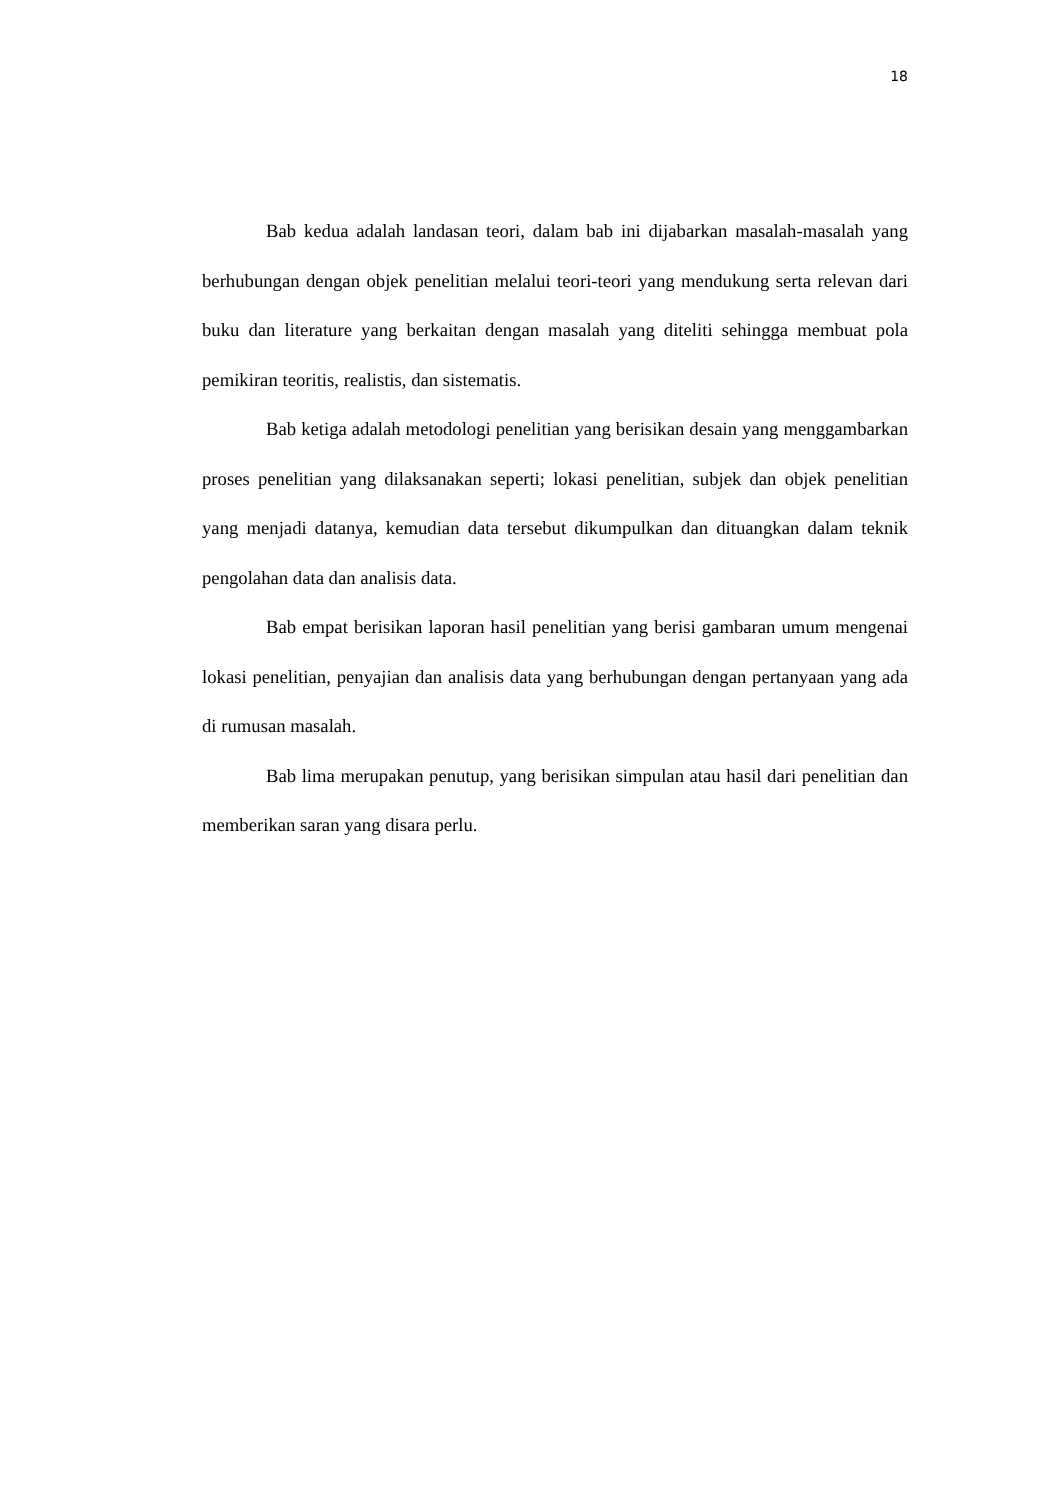18
Bab kedua adalah landasan teori, dalam bab ini dijabarkan masalah-masalah yang berhubungan dengan objek penelitian melalui teori-teori yang mendukung serta relevan dari buku dan literature yang berkaitan dengan masalah yang diteliti sehingga membuat pola pemikiran teoritis, realistis, dan sistematis.
Bab ketiga adalah metodologi penelitian yang berisikan desain yang menggambarkan proses penelitian yang dilaksanakan seperti; lokasi penelitian, subjek dan objek penelitian yang menjadi datanya, kemudian data tersebut dikumpulkan dan dituangkan dalam teknik pengolahan data dan analisis data.
Bab empat berisikan laporan hasil penelitian yang berisi gambaran umum mengenai lokasi penelitian, penyajian dan analisis data yang berhubungan dengan pertanyaan yang ada di rumusan masalah.
Bab lima merupakan penutup, yang berisikan simpulan atau hasil dari penelitian dan memberikan saran yang disara perlu.